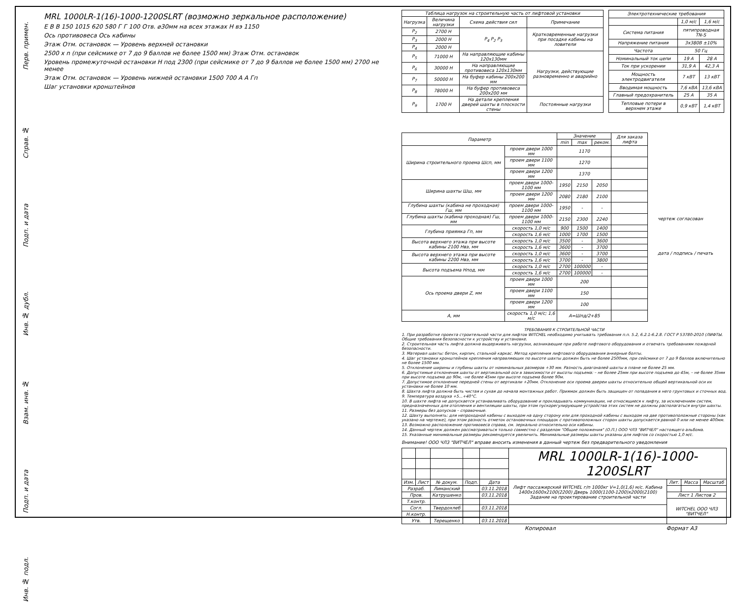Перв. примен.
Справ. №
Подп. и дата
Инв. № дубл.
Взам. инв. №
Подп. и дата
Инв. № подл.
MRL 1000LR-1(16)-1000-1200SLRT (возможно зеркальное расположение)
E B B 150 1015 620 580 Г Г 100 Отв. ⌀30мм на всех этажах H вэ 1150
Ось противовеса Ось кабины
Этаж Отм. остановок — Уровень верхней остановки
2500 x n (при сейсмике от 7 до 9 баллов не более 1500 мм) Этаж Отм. остановок
Уровень промежуточной остановки H под 2300 (при сейсмике от 7 до 9 баллов не более 1500 мм) 2700 не менее
Этаж Отм. остановок — Уровень нижней остановки 1500 700 A A Гп
Шаг установки кронштейнов
| Таблица нагрузок на строительную часть от лифтовой установки | | | |
| --- | --- | --- | --- |
| Нагрузка | Величина нагрузки | Схема действия сил | Примечание |
| P<sub>2</sub> | 2700 Н | P<sub>4</sub> P<sub>2</sub> P<sub>3</sub> | Кратковременные нагрузки при посадке кабины на ловители |
| P<sub>3</sub> | 2000 Н | | |
| P<sub>4</sub> | 2000 Н | | |
| P<sub>5</sub> | 71000 Н | На направляющие кабины 120x130мм | Нагрузки, действующие разновременно и аварийно |
| P<sub>6</sub> | 30000 Н | На направляющие противовеса 120x130мм | |
| P<sub>7</sub> | 50000 Н | На буфер кабины 200x200 мм | |
| P<sub>8</sub> | 78000 Н | На буфер противовеса 200x200 мм | |
| P<sub>9</sub> | 1700 Н | На детали крепления дверей шахты в плоскости стены | Постоянные нагрузки |
| Электротехнические требования | | |
| --- | --- | --- |
| | 1,0 м/с | 1,6 м/с |
| Система питания | пятипроводная TN-S | |
| Напряжение питания | 3х380В ±10% | |
| Частота | 50 Гц | |
| Номинальный ток цепи | 19 А | 28 А |
| Ток при ускорении | 31,9 А | 42,3 А |
| Мощность электродвигателя | 7 кВТ | 13 кВТ |
| Вводимая мощность | 7,6 кВА | 13,6 кВА |
| Главный предохранитель | 25 А | 35 А |
| Тепловые потери в верхнем этаже | 0,9 кВТ | 1,4 кВТ |
| Параметр | | Значение | | | Для заказа лифта |
| --- | --- | --- | --- | --- | --- |
| | | min | max | реком. | |
| Ширина строительного проема Шсп, мм | проем двери 1000 мм | 1170 | | | |
| | проем двери 1100 мм | 1270 | | | |
| | проем двери 1200 мм | 1370 | | | |
| Ширина шахты Шш, мм | проем двери 1000-1100 мм | 1950 | 2150 | 2050 | |
| | проем двери 1200 мм | 2080 | 2180 | 2100 | |
| Глубина шахты (кабина не проходная) Гш, мм | проем двери 1000-1100 мм | 1950 | - | - | |
| Глубина шахты (кабина проходная) Гш, мм | проем двери 1000-1100 мм | 2150 | 2300 | 2240 | |
| Глубина приямка Гп, мм | скорость 1,0 м/с | 900 | 1500 | 1400 | |
| | скорость 1,6 м/с | 1000 | 1700 | 1500 | |
| Высота верхнего этажа при высоте кабины 2100 Нвэ, мм | скорость 1,0 м/с | 3500 | - | 3600 | |
| | скорость 1,6 м/с | 3600 | - | 3700 | |
| Высота верхнего этажа при высоте кабины 2200 Нвэ, мм | скорость 1,0 м/с | 3600 | - | 3700 | |
| | скорость 1,6 м/с | 3700 | - | 3800 | |
| Высота подъема Нпод, мм | скорость 1,0 м/с | 2700 | 100000 | - | |
| | скорость 1,6 м/с | 2700 | 100000 | - | |
| Ось проема двери Z, мм | проем двери 1000 мм | 200 | | | |
| | проем двери 1100 мм | 150 | | | |
| | проем двери 1200 мм | 100 | | | |
| A, мм | скорость 1,0 м/с; 1,6 м/с | A=Шпд/2+85 | | | |
чертеж согласован
дата / подпись / печать
ТРЕБОВАНИЯ К СТРОИТЕЛЬНОЙ ЧАСТИ
1. При разработке проекта строительной части для лифтов WITCHEL необходимо учитывать требования п.п. 5.2, 6.2.1-6.2.8. ГОСТ Р 53780-2010 (ЛИФТЫ. Общие требования безопасности к устройству и установке.
2. Строительная часть лифта должна выдерживать нагрузки, возникающие при работе лифтового оборудования и отвечать требованиям пожарной безопасности.
3. Материал шахты: бетон, кирпич, стальной каркас. Метод крепления лифтового оборудования анкерные болты.
4. Шаг установки кронштейнов крепления направляющих по высоте шахты должен быть не более 2500мм, при сейсмике от 7 до 9 баллов включительно не более 1500 мм.
5. Отклонение ширины и глубины шахты от номинальных размеров +30 мм. Разность диагоналей шахты в плане не более 25 мм.
6. Допустимые отклонения шахты от вертикальной оси в зависимости от высоты подъема: – не более 25мм при высоте подъема до 45м, – не более 35мм при высоте подъема до 90м, –не более 45мм при высоте подъема более 90м.
7. Допустимое отклонение передней стены от вертикали +20мм. Отклонение оси проема двереи шахты относительно общей вертикальной оси их установки не более 10 мм.
8. Шахта лифта должна быть чистая и сухая до начала монтажных работ. Приямок должен быть защищен от попадания в него грунтовых и сточных вод.
9. Температура воздуха +5...+40°С.
10. В шахте лифта не допускается устанавливать оборудование и прокладывать коммуникации, не относящиеся к лифту, за исключением систем, предназначенных для отопления и вентиляции шахты, при этом пускорегулирующие устройства этих систем не должны располагаться внутри шахты.
11. Размеры без допусков – справочные.
12. Шахту выполнять: для непроходной кабины с выходом на одну сторону или для проходной кабины с выходом на две противоположные стороны (как указано на чертеже), при этом разность отметок остановочных площадок с противоположных сторон шахты допускается равной 0 или не менее 400мм.
13. Возможно расположение противовеса справа, см. зеркально относительно оси кабины.
14. Данный чертеж должен рассматриваться только совместно с разделом "Общие положения" (О.П.) ООО ЧЛЗ "ВИТЧЕЛ" настоящего альбома.
15. Указанные минимальные размеры рекомендуется увеличить. Минимальные размеры шахты указаны для лифтов со скоростью 1,0 м/с.
Внимание! ООО ЧЛЗ "ВИТЧЕЛ" вправе вносить изменения в данный чертеж без предварительного уведомления
| | | | | | MRL 1000LR-1(16)-1000-1200SLRT | | | |
| Изм. | Лист | № докум. | Подп. | Дата | Лифт пассажирский WITCHEL г/п 1000кг V=1,0(1,6) м/с. Кабина 1400х1600х2100(2200) Дверь 1000(1100-1200)х2000(2100) Задание на проектирование строительной части | Лит. | Масса | Масштаб |
| Разраб. | | Лиманский | | 03.11.2018 | | | | |
| Пров. | | Катрушенко | | 03.11.2018 | | Лист 1 Листов 2 | | |
| Т.контр. | | | | | | WITCHEL ООО ЧЛЗ "ВИТЧЕЛ" | | |
| Согл. | | Твердохлеб | | 03.11.2018 | | | | |
| Н.контр. | | | | | | | | |
| Утв. | | Терещенко | | 03.11.2018 | | | | |
Копировал Формат A3